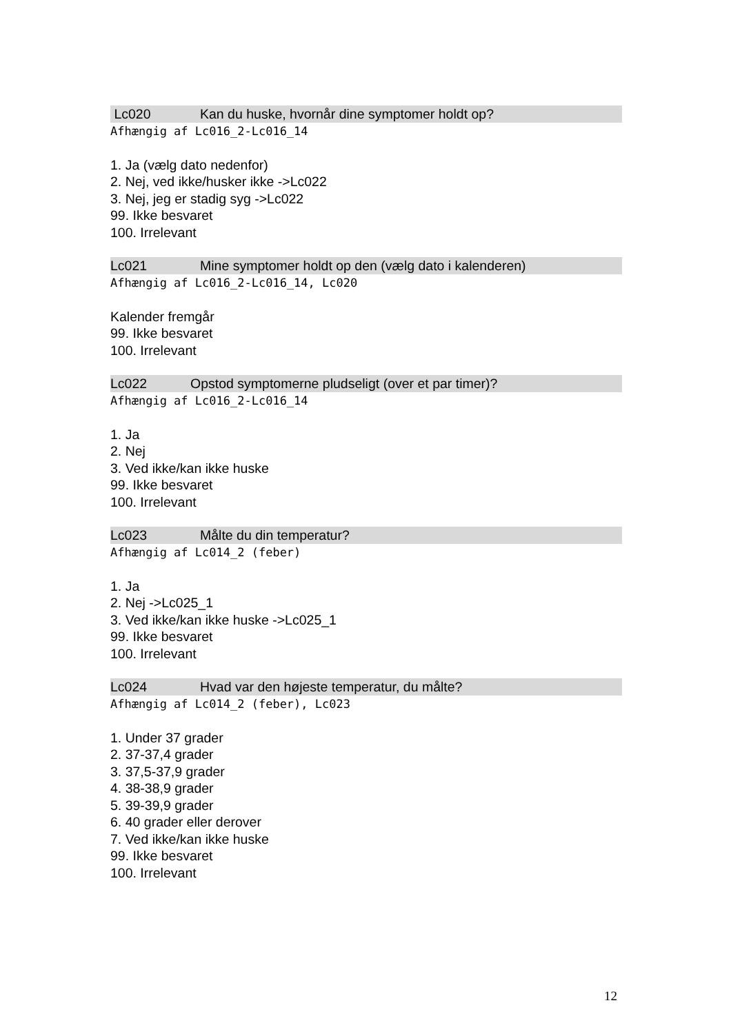Lc020 Kan du huske, hvornår dine symptomer holdt op?
Afhængig af Lc016_2-Lc016_14
1. Ja (vælg dato nedenfor)
2. Nej, ved ikke/husker ikke ->Lc022
3. Nej, jeg er stadig syg ->Lc022
99. Ikke besvaret
100. Irrelevant
Lc021 Mine symptomer holdt op den (vælg dato i kalenderen)
Afhængig af Lc016_2-Lc016_14, Lc020
Kalender fremgår
99. Ikke besvaret
100. Irrelevant
Lc022 Opstod symptomerne pludseligt (over et par timer)?
Afhængig af Lc016_2-Lc016_14
1. Ja
2. Nej
3. Ved ikke/kan ikke huske
99. Ikke besvaret
100. Irrelevant
Lc023 Målte du din temperatur?
Afhængig af Lc014_2 (feber)
1. Ja
2. Nej ->Lc025_1
3. Ved ikke/kan ikke huske ->Lc025_1
99. Ikke besvaret
100. Irrelevant
Lc024 Hvad var den højeste temperatur, du målte?
Afhængig af Lc014_2 (feber), Lc023
1. Under 37 grader
2. 37-37,4 grader
3. 37,5-37,9 grader
4. 38-38,9 grader
5. 39-39,9 grader
6. 40 grader eller derover
7. Ved ikke/kan ikke huske
99. Ikke besvaret
100. Irrelevant
12